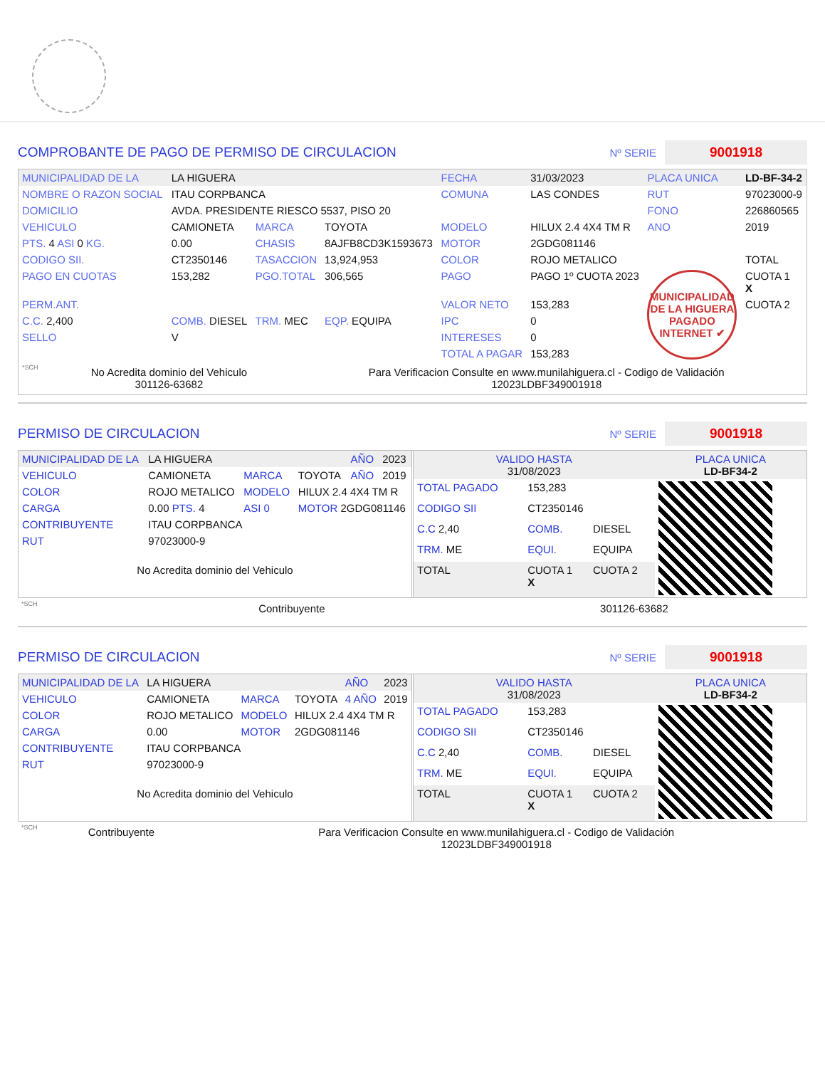COMPROBANTE DE PAGO DE PERMISO DE CIRCULACION
Nº SERIE
9001918
| MUNICIPALIDAD DE LA | LA HIGUERA | | | FECHA | 31/03/2023 | PLACA UNICA | LD-BF-34-2 |
| NOMBRE O RAZON SOCIAL | ITAU CORPBANCA | | | COMUNA | LAS CONDES | RUT | 97023000-9 |
| DOMICILIO | AVDA. PRESIDENTE RIESCO 5537, PISO 20 | | | | | FONO | 226860565 |
| VEHICULO | CAMIONETA | MARCA | TOYOTA | MODELO | HILUX 2.4 4X4 TM R | ANO | 2019 |
| PTS. 4 ASI 0 KG. | 0.00 | CHASIS | 8AJFB8CD3K1593673 | MOTOR | 2GDG081146 | | |
| CODIGO SII. | CT2350146 | TASACCION | 13,924,953 | COLOR | ROJO METALICO | | TOTAL |
| PAGO EN CUOTAS | 153,282 | PGO.TOTAL | 306,565 | PAGO | PAGO 1º CUOTA 2023 | MUNICIPALIDAD DE LA HIGUERA PAGADO INTERNET ✔ | CUOTA 1 X |
| PERM.ANT. | | | | VALOR NETO | 153,283 | | CUOTA 2 |
| C.C. 2,400 | COMB. DIESEL | TRM. MEC | EQP. EQUIPA | IPC | 0 | | |
| SELLO | V | | | INTERESES | 0 | | |
| | | | | TOTAL A PAGAR | 153,283 | | |
| *SCH | No Acredita dominio del Vehiculo 301126-63682 | Para Verificacion Consulte en www.munilahiguera.cl - Codigo de Validación 12023LDBF349001918 |
PERMISO DE CIRCULACION
Nº SERIE
9001918
| MUNICIPALIDAD DE LA | LA HIGUERA | | | AÑO | 2023 |
| VEHICULO | CAMIONETA | MARCA | TOYOTA | AÑO | 2019 |
| COLOR | ROJO METALICO | MODELO | HILUX 2.4 4X4 TM R | | |
| CARGA | 0.00 PTS. 4 | ASI 0 | MOTOR 2GDG081146 | | |
| CONTRIBUYENTE | ITAU CORPBANCA | | | | |
| RUT | 97023000-9 | | | | |
No Acredita dominio del Vehiculo
| VALIDO HASTA 31/08/2023 | | | PLACA UNICA LD-BF34-2 |
| TOTAL PAGADO | 153,283 | | |
| CODIGO SII | CT2350146 | | |
| C.C 2,40 | COMB. | DIESEL | |
| TRM. ME | EQUI. | EQUIPA | |
| TOTAL | CUOTA 1 X | CUOTA 2 | |
| *SCH | Contribuyente | 301126-63682 |
PERMISO DE CIRCULACION
Nº SERIE
9001918
| MUNICIPALIDAD DE LA | LA HIGUERA | | | AÑO | 2023 |
| VEHICULO | CAMIONETA | MARCA | TOYOTA | 4 AÑO | 2019 |
| COLOR | ROJO METALICO | MODELO | HILUX 2.4 4X4 TM R | | |
| CARGA | 0.00 | MOTOR | 2GDG081146 | | |
| CONTRIBUYENTE | ITAU CORPBANCA | | | | |
| RUT | 97023000-9 | | | | |
No Acredita dominio del Vehiculo
| VALIDO HASTA 31/08/2023 | | | PLACA UNICA LD-BF34-2 |
| TOTAL PAGADO | 153,283 | | |
| CODIGO SII | CT2350146 | | |
| C.C 2,40 | COMB. | DIESEL | |
| TRM. ME | EQUI. | EQUIPA | |
| TOTAL | CUOTA 1 X | CUOTA 2 | |
| *SCH | Contribuyente | Para Verificacion Consulte en www.munilahiguera.cl - Codigo de Validación 12023LDBF349001918 |